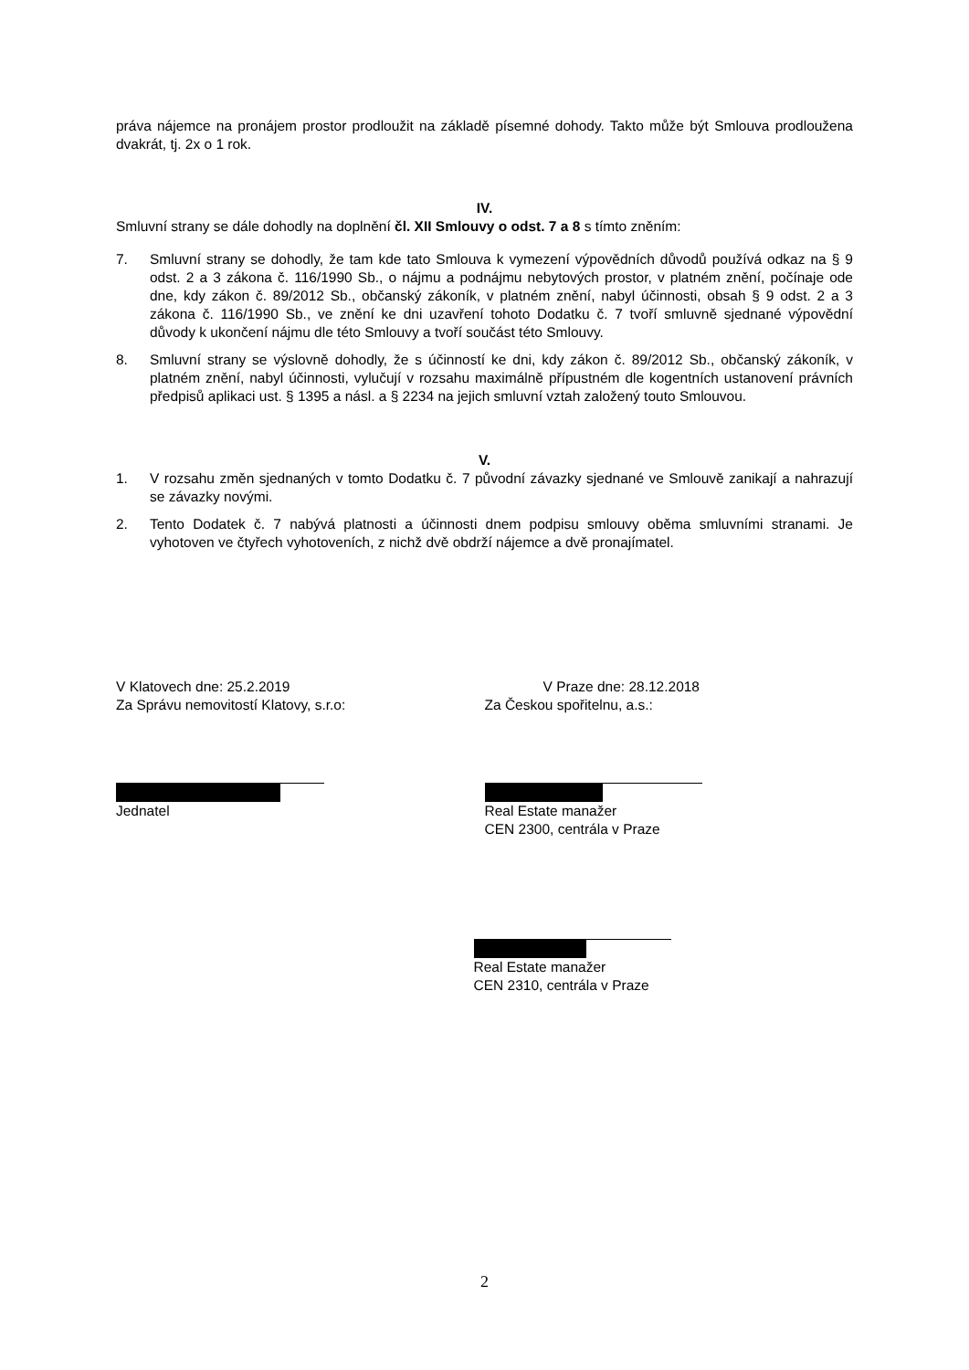práva nájemce na pronájem prostor prodloužit na základě písemné dohody. Takto může být Smlouva prodloužena dvakrát, tj. 2x o 1 rok.
IV.
Smluvní strany se dále dohodly na doplnění čl. XII Smlouvy o odst. 7 a 8 s tímto zněním:
7. Smluvní strany se dohodly, že tam kde tato Smlouva k vymezení výpovědních důvodů používá odkaz na § 9 odst. 2 a 3 zákona č. 116/1990 Sb., o nájmu a podnájmu nebytových prostor, v platném znění, počínaje ode dne, kdy zákon č. 89/2012 Sb., občanský zákoník, v platném znění, nabyl účinnosti, obsah § 9 odst. 2 a 3 zákona č. 116/1990 Sb., ve znění ke dni uzavření tohoto Dodatku č. 7 tvoří smluvně sjednané výpovědní důvody k ukončení nájmu dle této Smlouvy a tvoří součást této Smlouvy.
8. Smluvní strany se výslovně dohodly, že s účinností ke dni, kdy zákon č. 89/2012 Sb., občanský zákoník, v platném znění, nabyl účinnosti, vylučují v rozsahu maximálně přípustném dle kogentních ustanovení právních předpisů aplikaci ust. § 1395 a násl. a § 2234 na jejich smluvní vztah založený touto Smlouvou.
V.
1. V rozsahu změn sjednaných v tomto Dodatku č. 7 původní závazky sjednané ve Smlouvě zanikají a nahrazují se závazky novými.
2. Tento Dodatek č. 7 nabývá platnosti a účinnosti dnem podpisu smlouvy oběma smluvními stranami. Je vyhotoven ve čtyřech vyhotoveních, z nichž dvě obdrží nájemce a dvě pronajímatel.
V Klatovech dne: 25.2.2019
Za Správu nemovitostí Klatovy, s.r.o:
Jednatel
V Praze dne: 28.12.2018
Za Českou spořitelnu, a.s.:
Real Estate manažer
CEN 2300, centrála v Praze
Real Estate manažer
CEN 2310, centrála v Praze
2